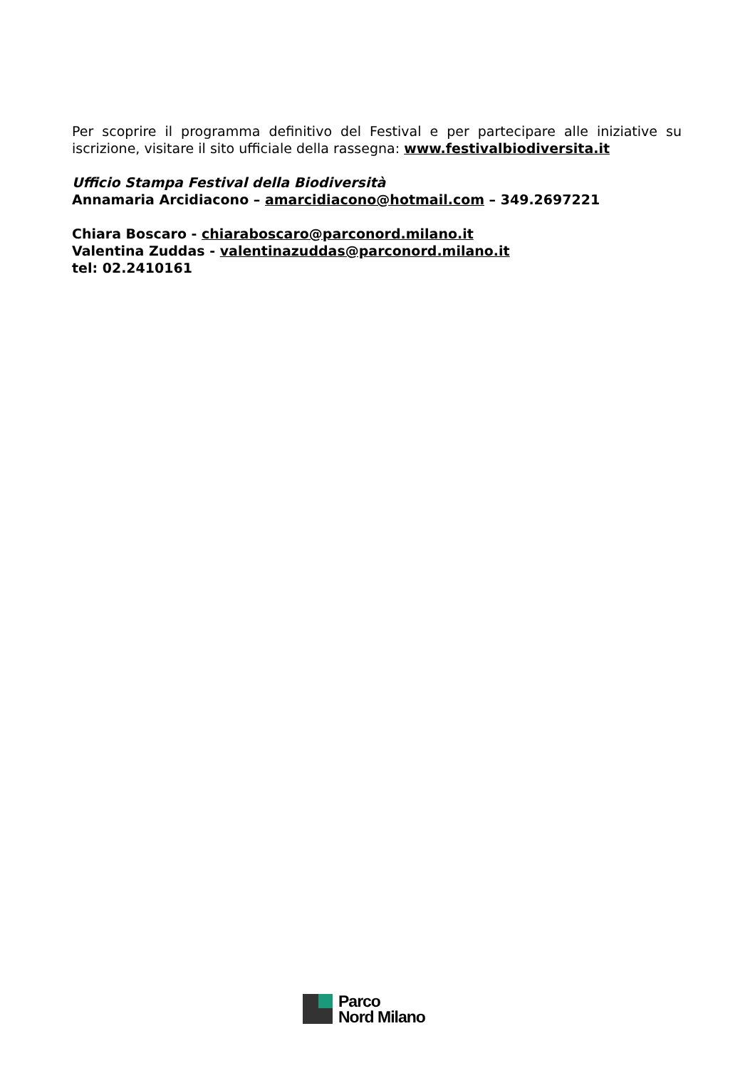Per scoprire il programma definitivo del Festival e per partecipare alle iniziative su iscrizione, visitare il sito ufficiale della rassegna: www.festivalbiodiversita.it
Ufficio Stampa Festival della Biodiversità
Annamaria Arcidiacono – amarcidiacono@hotmail.com – 349.2697221
Chiara Boscaro - chiaraboscaro@parconord.milano.it
Valentina Zuddas - valentinazuddas@parconord.milano.it
tel: 02.2410161
Parco
Nord Milano